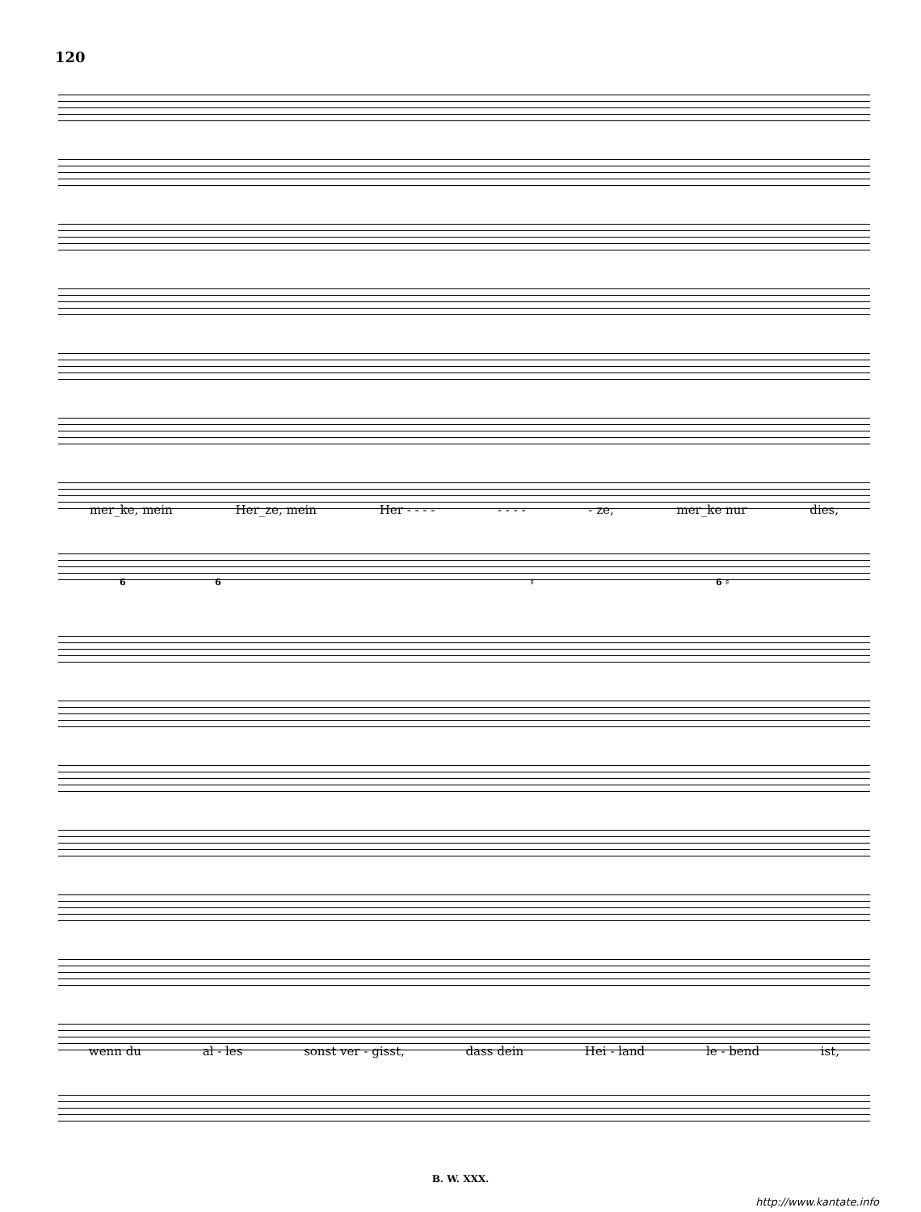120
mer_ke, mein Her_ze, mein Her - - - - - - - - - ze, mer_ke nur dies,
6 6 ♯ 6 ♯
wenn du al - les sonst ver - gisst, dass dein Hei - land le - bend ist,
B. W. XXX.
http://www.kantate.info